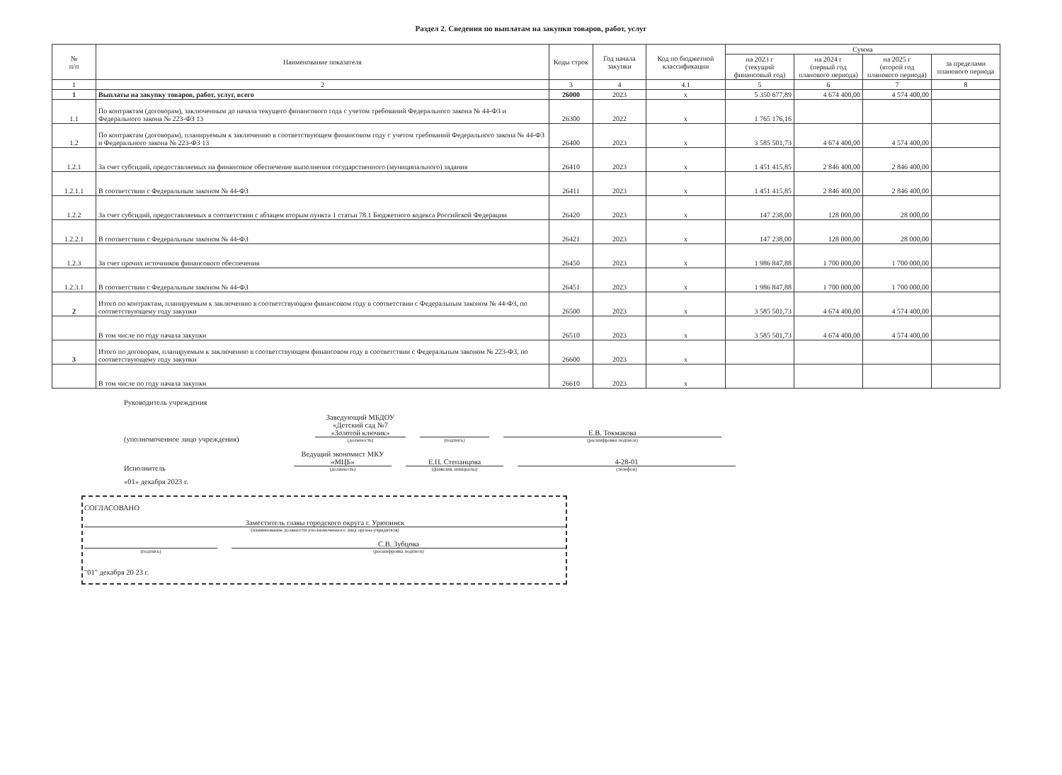Раздел 2. Сведения по выплатам на закупки товаров, работ, услуг
| № п/п | Наименование показателя | Коды строк | Год начала закупки | Код по бюджетной классификации | Сумма | | | |
| --- | --- | --- | --- | --- | --- | --- | --- | --- |
| | | | | | на 2023 г (текущий финансовый год) | на 2024 г (первый год планового периода) | на 2025 г (второй год планового периода) | за пределами планового периода |
| 1 | 2 | 3 | 4 | 4.1 | 5 | 6 | 7 | 8 |
| 1 | Выплаты на закупку товаров, работ, услуг, всего | 26000 | 2023 | x | 5 350 677,89 | 4 674 400,00 | 4 574 400,00 | |
| 1.1 | По контрактам (договорам), заключенным до начала текущего финансового года с учетом требований Федерального закона № 44-ФЗ и Федерального закона № 223-ФЗ 13 | 26300 | 2022 | x | 1 765 176,16 | | | |
| 1.2 | По контрактам (договорам), планируемым к заключению в соответствующем финансовом году с учетом требований Федерального закона № 44-ФЗ и Федерального закона № 223-ФЗ 13 | 26400 | 2023 | x | 3 585 501,73 | 4 674 400,00 | 4 574 400,00 | |
| 1.2.1 | За счет субсидий, предоставляемых на финансовое обеспечение выполнения государственного (муниципального) задания | 26410 | 2023 | x | 1 451 415,85 | 2 846 400,00 | 2 846 400,00 | |
| 1.2.1.1 | В соответствии с Федеральным законом № 44-ФЗ | 26411 | 2023 | x | 1 451 415,85 | 2 846 400,00 | 2 846 400,00 | |
| 1.2.2 | За счет субсидий, предоставляемых в соответствии с абзацем вторым пункта 1 статьи 78.1 Бюджетного кодекса Российской Федерации | 26420 | 2023 | x | 147 238,00 | 128 000,00 | 28 000,00 | |
| 1.2.2.1 | В соответствии с Федеральным законом № 44-ФЗ | 26421 | 2023 | x | 147 238,00 | 128 000,00 | 28 000,00 | |
| 1.2.3 | За счет прочих источников финансового обеспечения | 26450 | 2023 | x | 1 986 847,88 | 1 700 000,00 | 1 700 000,00 | |
| 1.2.3.1 | В соответствии с Федеральным законом № 44-ФЗ | 26451 | 2023 | x | 1 986 847,88 | 1 700 000,00 | 1 700 000,00 | |
| 2 | Итого по контрактам, планируемым к заключению в соответствующем финансовом году в соответствии с Федеральным законом № 44-ФЗ, по соответствующему году закупки | 26500 | 2023 | x | 3 585 501,73 | 4 674 400,00 | 4 574 400,00 | |
| | В том числе по году начала закупки | 26510 | 2023 | x | 3 585 501,73 | 4 674 400,00 | 4 574 400,00 | |
| 3 | Итого по договорам, планируемым к заключению в соответствующем финансовом году в соответствии с Федеральным законом № 223-ФЗ, по соответствующему году закупки | 26600 | 2023 | x | | | | |
| | В том числе по году начала закупки | 26610 | 2023 | x | | | | |
Руководитель учреждения
(уполномоченное лицо учреждения)
Заведующий МБДОУ «Детский сад №7 «Золотой ключик»
(должность)
(подпись)
Е.В. Токмакова
(расшифровка подписи)
Исполнитель
Ведущий экономист МКУ «МЦБ»
(должность)
Е.П. Степанцова
(фамилия, инициалы)
4-28-01
(телефон)
«01» декабря 2023 г.
СОГЛАСОВАНО
Заместитель главы городского округа г. Урюпинск
(наименование должности уполномоченного лица органа-учредителя)
(подпись)
С.В. Зубцова
(расшифровка подписи)
"01" декабря 20 23 г.